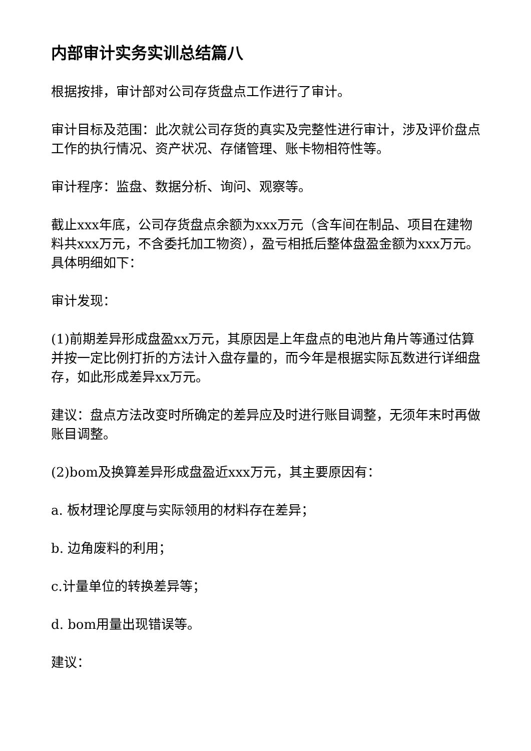内部审计实务实训总结篇八
根据按排，审计部对公司存货盘点工作进行了审计。
审计目标及范围：此次就公司存货的真实及完整性进行审计，涉及评价盘点工作的执行情况、资产状况、存储管理、账卡物相符性等。
审计程序：监盘、数据分析、询问、观察等。
截止xxx年底，公司存货盘点余额为xxx万元（含车间在制品、项目在建物料共xxx万元，不含委托加工物资），盈亏相抵后整体盘盈金额为xxx万元。具体明细如下：
审计发现：
(1)前期差异形成盘盈xx万元，其原因是上年盘点的电池片角片等通过估算并按一定比例打折的方法计入盘存量的，而今年是根据实际瓦数进行详细盘存，如此形成差异xx万元。
建议：盘点方法改变时所确定的差异应及时进行账目调整，无须年末时再做账目调整。
(2)bom及换算差异形成盘盈近xxx万元，其主要原因有：
a. 板材理论厚度与实际领用的材料存在差异；
b. 边角废料的利用；
c.计量单位的转换差异等；
d. bom用量出现错误等。
建议：